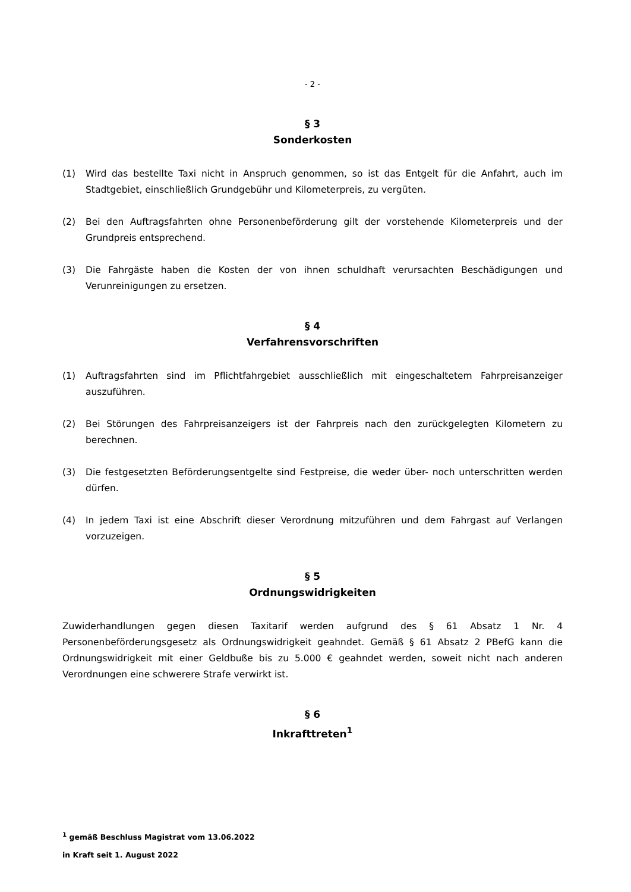- 2 -
§ 3
Sonderkosten
(1) Wird das bestellte Taxi nicht in Anspruch genommen, so ist das Entgelt für die Anfahrt, auch im Stadtgebiet, einschließlich Grundgebühr und Kilometerpreis, zu vergüten.
(2) Bei den Auftragsfahrten ohne Personenbeförderung gilt der vorstehende Kilometerpreis und der Grundpreis entsprechend.
(3) Die Fahrgäste haben die Kosten der von ihnen schuldhaft verursachten Beschädigungen und Verunreinigungen zu ersetzen.
§ 4
Verfahrensvorschriften
(1) Auftragsfahrten sind im Pflichtfahrgebiet ausschließlich mit eingeschaltetem Fahrpreisanzeiger auszuführen.
(2) Bei Störungen des Fahrpreisanzeigers ist der Fahrpreis nach den zurückgelegten Kilometern zu berechnen.
(3) Die festgesetzten Beförderungsentgelte sind Festpreise, die weder über- noch unterschritten werden dürfen.
(4) In jedem Taxi ist eine Abschrift dieser Verordnung mitzuführen und dem Fahrgast auf Verlangen vorzuzeigen.
§ 5
Ordnungswidrigkeiten
Zuwiderhandlungen gegen diesen Taxitarif werden aufgrund des § 61 Absatz 1 Nr. 4 Personenbeförderungsgesetz als Ordnungswidrigkeit geahndet. Gemäß § 61 Absatz 2 PBefG kann die Ordnungswidrigkeit mit einer Geldbuße bis zu 5.000 € geahndet werden, soweit nicht nach anderen Verordnungen eine schwerere Strafe verwirkt ist.
§ 6
Inkrafttreten<sup>1</sup>
<sup>1</sup> gemäß Beschluss Magistrat vom 13.06.2022
in Kraft seit 1. August 2022